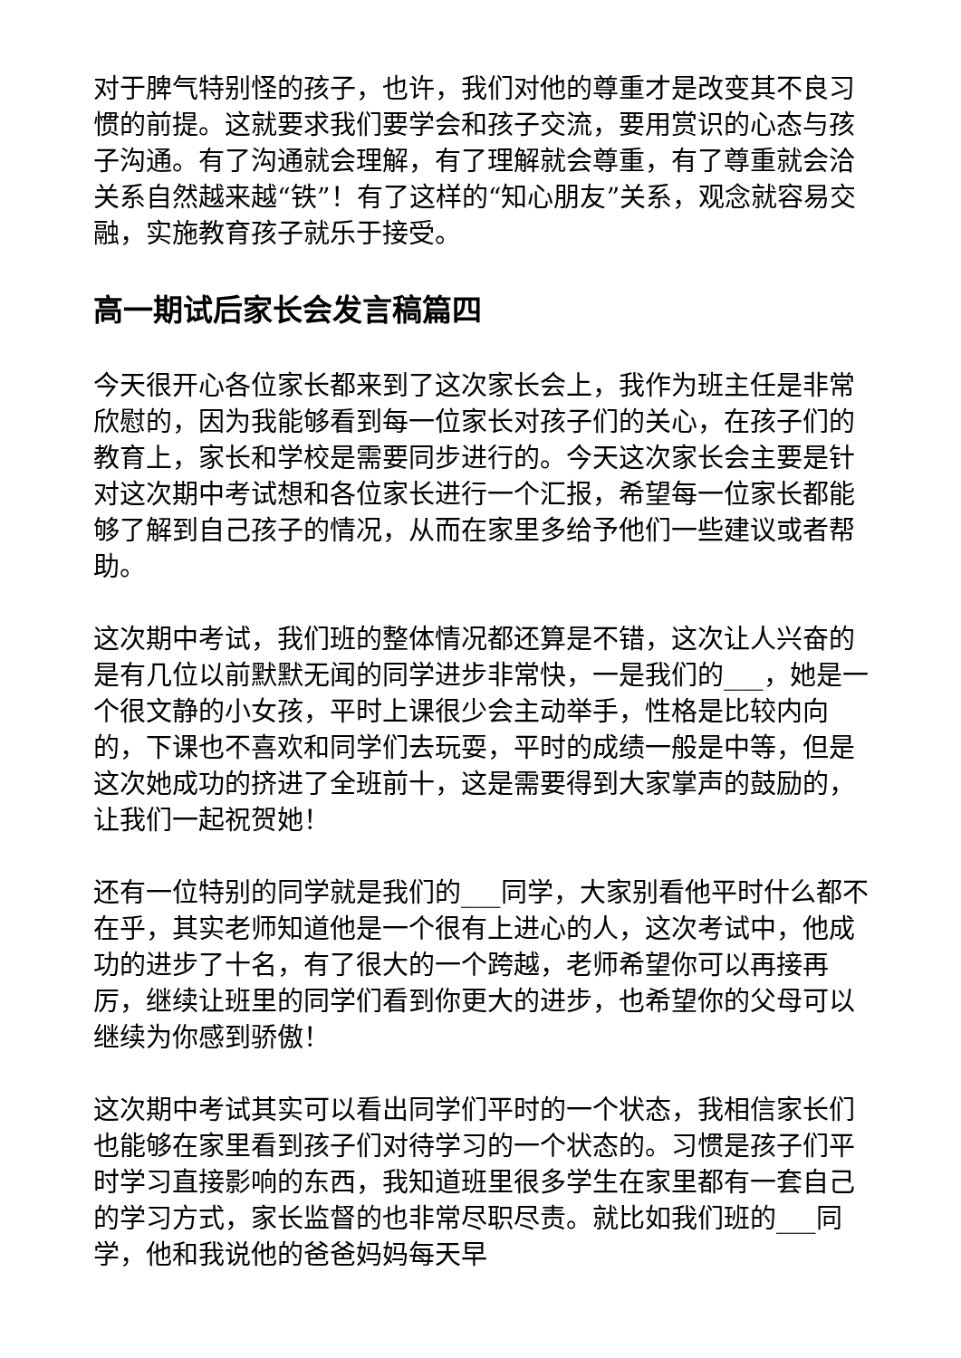对于脾气特别怪的孩子，也许，我们对他的尊重才是改变其不良习惯的前提。这就要求我们要学会和孩子交流，要用赏识的心态与孩子沟通。有了沟通就会理解，有了理解就会尊重，有了尊重就会洽关系自然越来越“铁”！有了这样的“知心朋友”关系，观念就容易交融，实施教育孩子就乐于接受。
高一期试后家长会发言稿篇四
今天很开心各位家长都来到了这次家长会上，我作为班主任是非常欣慰的，因为我能够看到每一位家长对孩子们的关心，在孩子们的教育上，家长和学校是需要同步进行的。今天这次家长会主要是针对这次期中考试想和各位家长进行一个汇报，希望每一位家长都能够了解到自己孩子的情况，从而在家里多给予他们一些建议或者帮助。
这次期中考试，我们班的整体情况都还算是不错，这次让人兴奋的是有几位以前默默无闻的同学进步非常快，一是我们的___，她是一个很文静的小女孩，平时上课很少会主动举手，性格是比较内向的，下课也不喜欢和同学们去玩耍，平时的成绩一般是中等，但是这次她成功的挤进了全班前十，这是需要得到大家掌声的鼓励的，让我们一起祝贺她！
还有一位特别的同学就是我们的___同学，大家别看他平时什么都不在乎，其实老师知道他是一个很有上进心的人，这次考试中，他成功的进步了十名，有了很大的一个跨越，老师希望你可以再接再厉，继续让班里的同学们看到你更大的进步，也希望你的父母可以继续为你感到骄傲！
这次期中考试其实可以看出同学们平时的一个状态，我相信家长们也能够在家里看到孩子们对待学习的一个状态的。习惯是孩子们平时学习直接影响的东西，我知道班里很多学生在家里都有一套自己的学习方式，家长监督的也非常尽职尽责。就比如我们班的___同学，他和我说他的爸爸妈妈每天早